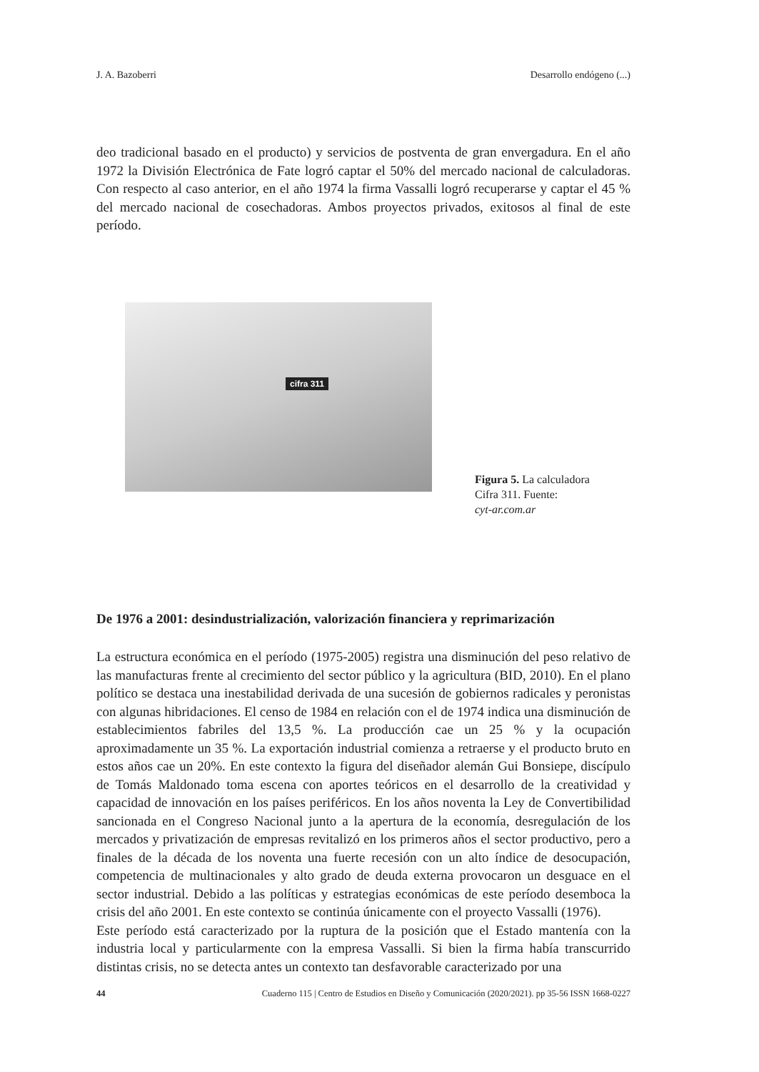J. A. Bazoberri Desarrollo endógeno (...)
deo tradicional basado en el producto) y servicios de postventa de gran envergadura. En el año 1972 la División Electrónica de Fate logró captar el 50% del mercado nacional de calculadoras. Con respecto al caso anterior, en el año 1974 la firma Vassalli logró recuperarse y captar el 45 % del mercado nacional de cosechadoras. Ambos proyectos privados, exitosos al final de este período.
cifra 311
Figura 5. La calculadora
Cifra 311. Fuente:
cyt-ar.com.ar
De 1976 a 2001: desindustrialización, valorización financiera y reprimarización
La estructura económica en el período (1975-2005) registra una disminución del peso relativo de las manufacturas frente al crecimiento del sector público y la agricultura (BID, 2010). En el plano político se destaca una inestabilidad derivada de una sucesión de gobiernos radicales y peronistas con algunas hibridaciones. El censo de 1984 en relación con el de 1974 indica una disminución de establecimientos fabriles del 13,5 %. La producción cae un 25 % y la ocupación aproximadamente un 35 %. La exportación industrial comienza a retraerse y el producto bruto en estos años cae un 20%. En este contexto la figura del diseñador alemán Gui Bonsiepe, discípulo de Tomás Maldonado toma escena con aportes teóricos en el desarrollo de la creatividad y capacidad de innovación en los países periféricos. En los años noventa la Ley de Convertibilidad sancionada en el Congreso Nacional junto a la apertura de la economía, desregulación de los mercados y privatización de empresas revitalizó en los primeros años el sector productivo, pero a finales de la década de los noventa una fuerte recesión con un alto índice de desocupación, competencia de multinacionales y alto grado de deuda externa provocaron un desguace en el sector industrial. Debido a las políticas y estrategias económicas de este período desemboca la crisis del año 2001. En este contexto se continúa únicamente con el proyecto Vassalli (1976).
Este período está caracterizado por la ruptura de la posición que el Estado mantenía con la industria local y particularmente con la empresa Vassalli. Si bien la firma había transcurrido distintas crisis, no se detecta antes un contexto tan desfavorable caracterizado por una
44 Cuaderno 115 | Centro de Estudios en Diseño y Comunicación (2020/2021). pp 35-56 ISSN 1668-0227